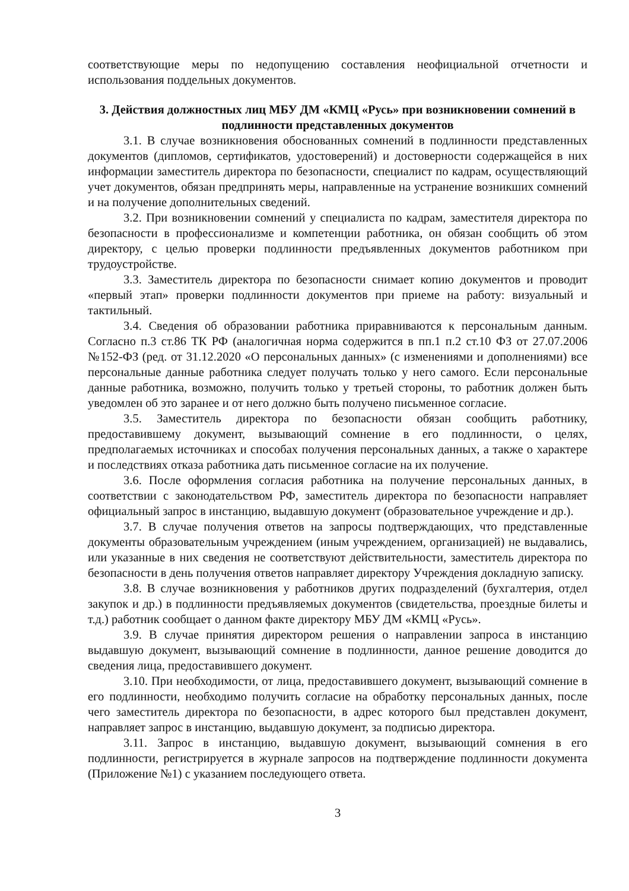соответствующие меры по недопущению составления неофициальной отчетности и использования поддельных документов.
3. Действия должностных лиц МБУ ДМ «КМЦ «Русь» при возникновении сомнений в подлинности представленных документов
3.1. В случае возникновения обоснованных сомнений в подлинности представленных документов (дипломов, сертификатов, удостоверений) и достоверности содержащейся в них информации заместитель директора по безопасности, специалист по кадрам, осуществляющий учет документов, обязан предпринять меры, направленные на устранение возникших сомнений и на получение дополнительных сведений.
3.2. При возникновении сомнений у специалиста по кадрам, заместителя директора по безопасности в профессионализме и компетенции работника, он обязан сообщить об этом директору, с целью проверки подлинности предъявленных документов работником при трудоустройстве.
3.3. Заместитель директора по безопасности снимает копию документов и проводит «первый этап» проверки подлинности документов при приеме на работу: визуальный и тактильный.
3.4. Сведения об образовании работника приравниваются к персональным данным. Согласно п.3 ст.86 ТК РФ (аналогичная норма содержится в пп.1 п.2 ст.10 ФЗ от 27.07.2006 №152-ФЗ (ред. от 31.12.2020 «О персональных данных» (с изменениями и дополнениями) все персональные данные работника следует получать только у него самого. Если персональные данные работника, возможно, получить только у третьей стороны, то работник должен быть уведомлен об это заранее и от него должно быть получено письменное согласие.
3.5. Заместитель директора по безопасности обязан сообщить работнику, предоставившему документ, вызывающий сомнение в его подлинности, о целях, предполагаемых источниках и способах получения персональных данных, а также о характере и последствиях отказа работника дать письменное согласие на их получение.
3.6. После оформления согласия работника на получение персональных данных, в соответствии с законодательством РФ, заместитель директора по безопасности направляет официальный запрос в инстанцию, выдавшую документ (образовательное учреждение и др.).
3.7. В случае получения ответов на запросы подтверждающих, что представленные документы образовательным учреждением (иным учреждением, организацией) не выдавались, или указанные в них сведения не соответствуют действительности, заместитель директора по безопасности в день получения ответов направляет директору Учреждения докладную записку.
3.8. В случае возникновения у работников других подразделений (бухгалтерия, отдел закупок и др.) в подлинности предъявляемых документов (свидетельства, проездные билеты и т.д.) работник сообщает о данном факте директору МБУ ДМ «КМЦ «Русь».
3.9. В случае принятия директором решения о направлении запроса в инстанцию выдавшую документ, вызывающий сомнение в подлинности, данное решение доводится до сведения лица, предоставившего документ.
3.10. При необходимости, от лица, предоставившего документ, вызывающий сомнение в его подлинности, необходимо получить согласие на обработку персональных данных, после чего заместитель директора по безопасности, в адрес которого был представлен документ, направляет запрос в инстанцию, выдавшую документ, за подписью директора.
3.11. Запрос в инстанцию, выдавшую документ, вызывающий сомнения в его подлинности, регистрируется в журнале запросов на подтверждение подлинности документа (Приложение №1) с указанием последующего ответа.
3